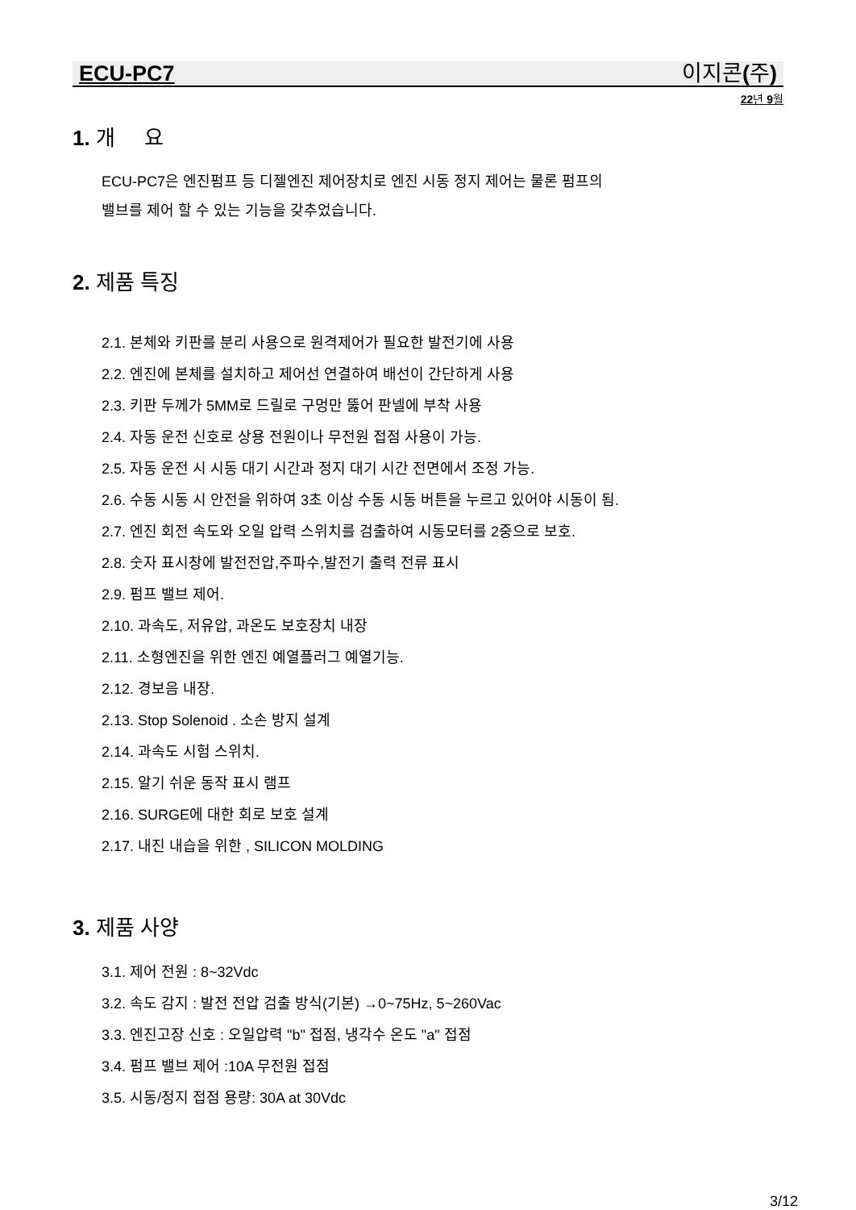ECU-PC7 이지콘(주)
22년 9월
1. 개 요
ECU-PC7은 엔진펌프 등 디젤엔진 제어장치로 엔진 시동 정지 제어는 물론 펌프의
밸브를 제어 할 수 있는 기능을 갖추었습니다.
2. 제품 특징
2.1. 본체와 키판를 분리 사용으로 원격제어가 필요한 발전기에 사용
2.2. 엔진에 본체를 설치하고 제어선 연결하여 배선이 간단하게 사용
2.3. 키판 두께가 5MM로 드릴로 구멍만 뚫어 판넬에 부착 사용
2.4. 자동 운전 신호로 상용 전원이나 무전원 접점 사용이 가능.
2.5. 자동 운전 시 시동 대기 시간과 정지 대기 시간 전면에서 조정 가능.
2.6. 수동 시동 시 안전을 위하여 3초 이상 수동 시동 버튼을 누르고 있어야 시동이 됨.
2.7. 엔진 회전 속도와 오일 압력 스위치를 검출하여 시동모터를 2중으로 보호.
2.8. 숫자 표시창에 발전전압,주파수,발전기 출력 전류 표시
2.9. 펌프 밸브 제어.
2.10. 과속도, 저유압, 과온도 보호장치 내장
2.11. 소형엔진을 위한 엔진 예열플러그 예열기능.
2.12. 경보음 내장.
2.13. Stop Solenoid . 소손 방지 설계
2.14. 과속도 시험 스위치.
2.15. 알기 쉬운 동작 표시 램프
2.16. SURGE에 대한 회로 보호 설계
2.17. 내진 내습을 위한 , SILICON MOLDING
3. 제품 사양
3.1. 제어 전원 : 8~32Vdc
3.2. 속도 감지 : 발전 전압 검출 방식(기본) →0~75Hz, 5~260Vac
3.3. 엔진고장 신호 : 오일압력 "b" 접점, 냉각수 온도 "a" 접점
3.4. 펌프 밸브 제어 :10A 무전원 접점
3.5. 시동/정지 접점 용량: 30A at 30Vdc
3/12